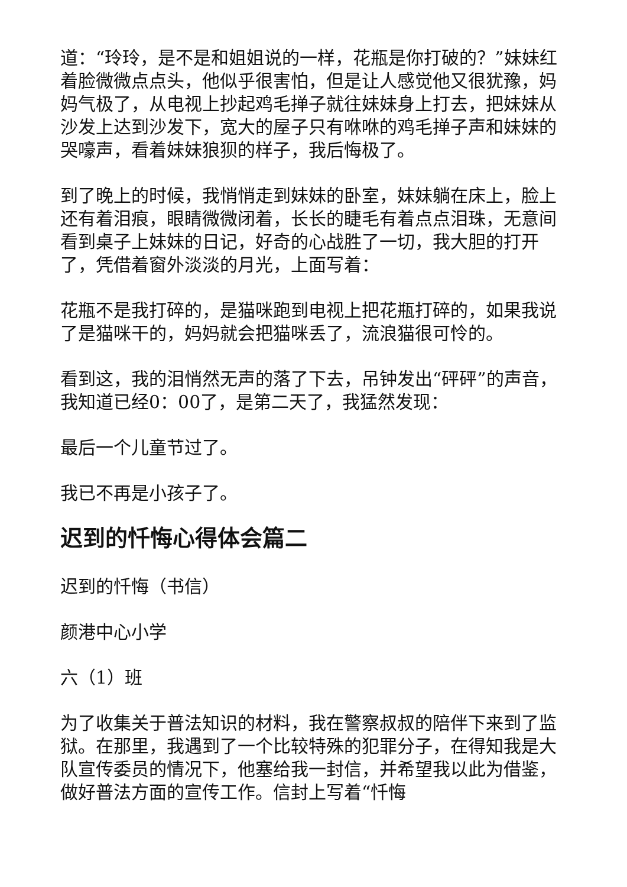道：“玲玲，是不是和姐姐说的一样，花瓶是你打破的？”妹妹红着脸微微点点头，他似乎很害怕，但是让人感觉他又很犹豫，妈妈气极了，从电视上抄起鸡毛掸子就往妹妹身上打去，把妹妹从沙发上达到沙发下，宽大的屋子只有咻咻的鸡毛掸子声和妹妹的哭嚎声，看着妹妹狼狈的样子，我后悔极了。
到了晚上的时候，我悄悄走到妹妹的卧室，妹妹躺在床上，脸上还有着泪痕，眼睛微微闭着，长长的睫毛有着点点泪珠，无意间看到桌子上妹妹的日记，好奇的心战胜了一切，我大胆的打开了，凭借着窗外淡淡的月光，上面写着：
花瓶不是我打碎的，是猫咪跑到电视上把花瓶打碎的，如果我说了是猫咪干的，妈妈就会把猫咪丢了，流浪猫很可怜的。
看到这，我的泪悄然无声的落了下去，吊钟发出“砰砰”的声音，我知道已经0：00了，是第二天了，我猛然发现：
最后一个儿童节过了。
我已不再是小孩子了。
迟到的忏悔心得体会篇二
迟到的忏悔（书信）
颜港中心小学
六（1）班
为了收集关于普法知识的材料，我在警察叔叔的陪伴下来到了监狱。在那里，我遇到了一个比较特殊的犯罪分子，在得知我是大队宣传委员的情况下，他塞给我一封信，并希望我以此为借鉴，做好普法方面的宣传工作。信封上写着“忏悔